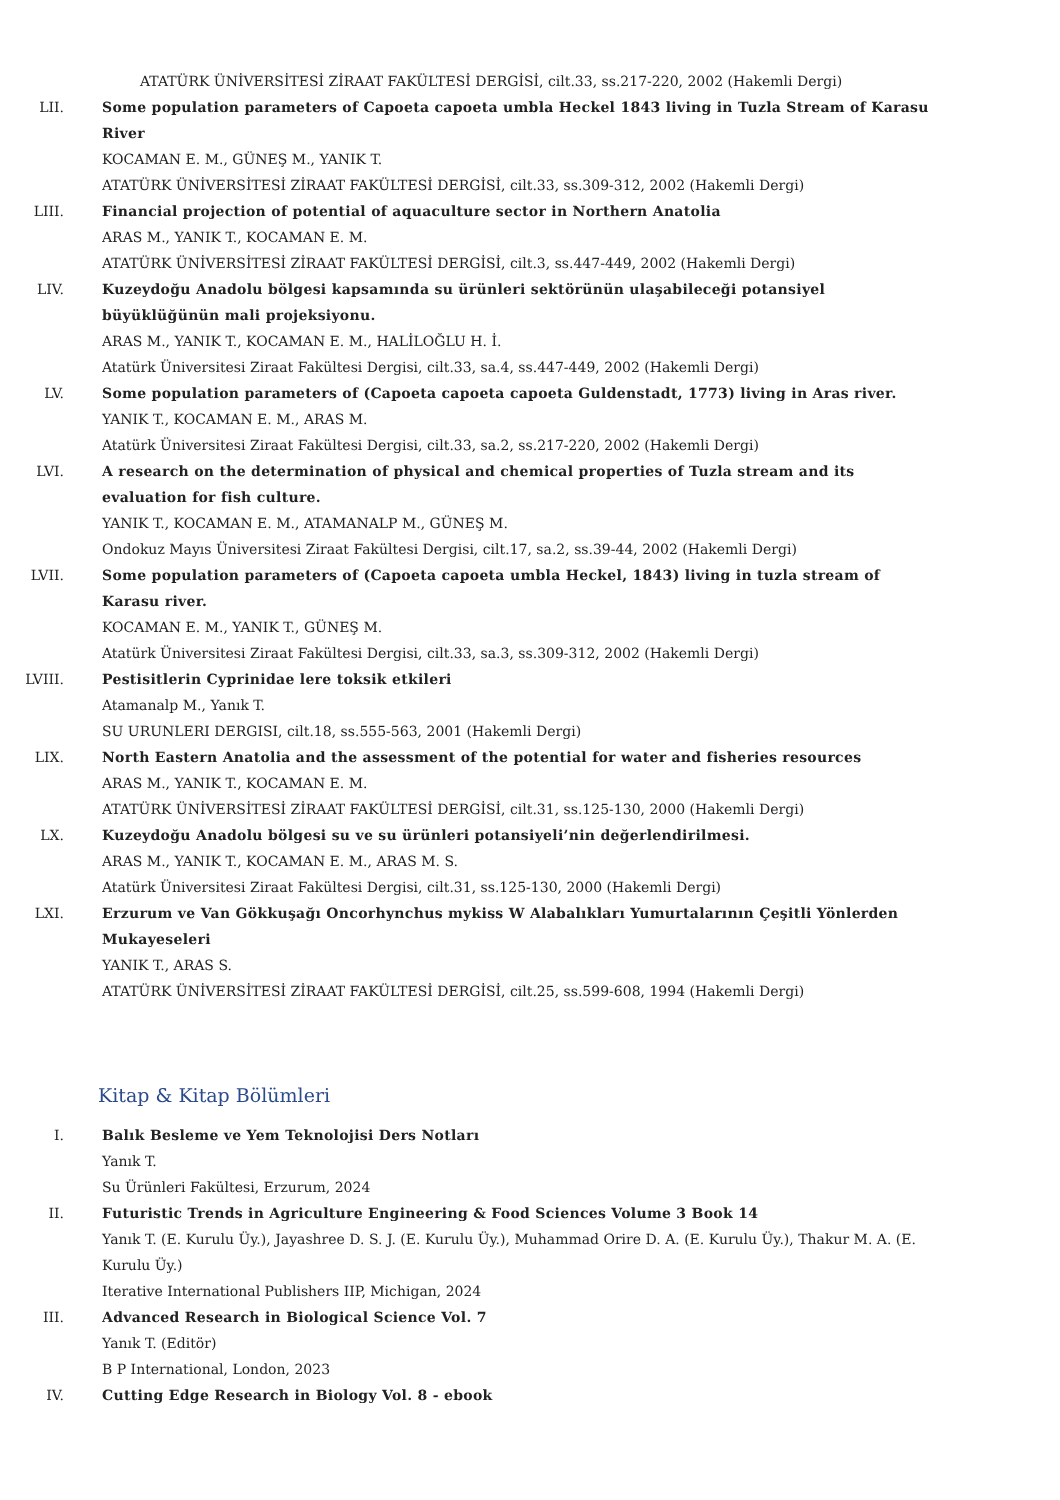ATATÜRK ÜNİVERSİTESİ ZİRAAT FAKÜLTESİ DERGİSİ, cilt.33, ss.217-220, 2002 (Hakemli Dergi)
LII. Some population parameters of Capoeta capoeta umbla Heckel 1843 living in Tuzla Stream of Karasu River
KOCAMAN E. M., GÜNEŞ M., YANIK T.
ATATÜRK ÜNİVERSİTESİ ZİRAAT FAKÜLTESİ DERGİSİ, cilt.33, ss.309-312, 2002 (Hakemli Dergi)
LIII. Financial projection of potential of aquaculture sector in Northern Anatolia
ARAS M., YANIK T., KOCAMAN E. M.
ATATÜRK ÜNİVERSİTESİ ZİRAAT FAKÜLTESİ DERGİSİ, cilt.3, ss.447-449, 2002 (Hakemli Dergi)
LIV. Kuzeydoğu Anadolu bölgesi kapsamında su ürünleri sektörünün ulaşabileceği potansiyel büyüklüğünün mali projeksiyonu.
ARAS M., YANIK T., KOCAMAN E. M., HALİLOĞLU H. İ.
Atatürk Üniversitesi Ziraat Fakültesi Dergisi, cilt.33, sa.4, ss.447-449, 2002 (Hakemli Dergi)
LV. Some population parameters of (Capoeta capoeta capoeta Guldenstadt, 1773) living in Aras river.
YANIK T., KOCAMAN E. M., ARAS M.
Atatürk Üniversitesi Ziraat Fakültesi Dergisi, cilt.33, sa.2, ss.217-220, 2002 (Hakemli Dergi)
LVI. A research on the determination of physical and chemical properties of Tuzla stream and its evaluation for fish culture.
YANIK T., KOCAMAN E. M., ATAMANALP M., GÜNEŞ M.
Ondokuz Mayıs Üniversitesi Ziraat Fakültesi Dergisi, cilt.17, sa.2, ss.39-44, 2002 (Hakemli Dergi)
LVII. Some population parameters of (Capoeta capoeta umbla Heckel, 1843) living in tuzla stream of Karasu river.
KOCAMAN E. M., YANIK T., GÜNEŞ M.
Atatürk Üniversitesi Ziraat Fakültesi Dergisi, cilt.33, sa.3, ss.309-312, 2002 (Hakemli Dergi)
LVIII. Pestisitlerin Cyprinidae lere toksik etkileri
Atamanalp M., Yanık T.
SU URUNLERI DERGISI, cilt.18, ss.555-563, 2001 (Hakemli Dergi)
LIX. North Eastern Anatolia and the assessment of the potential for water and fisheries resources
ARAS M., YANIK T., KOCAMAN E. M.
ATATÜRK ÜNİVERSİTESİ ZİRAAT FAKÜLTESİ DERGİSİ, cilt.31, ss.125-130, 2000 (Hakemli Dergi)
LX. Kuzeydoğu Anadolu bölgesi su ve su ürünleri potansiyeli’nin değerlendirilmesi.
ARAS M., YANIK T., KOCAMAN E. M., ARAS M. S.
Atatürk Üniversitesi Ziraat Fakültesi Dergisi, cilt.31, ss.125-130, 2000 (Hakemli Dergi)
LXI. Erzurum ve Van Gökkuşağı Oncorhynchus mykiss W Alabalıkları Yumurtalarının Çeşitli Yönlerden Mukayeseleri
YANIK T., ARAS S.
ATATÜRK ÜNİVERSİTESİ ZİRAAT FAKÜLTESİ DERGİSİ, cilt.25, ss.599-608, 1994 (Hakemli Dergi)
Kitap & Kitap Bölümleri
I. Balık Besleme ve Yem Teknolojisi Ders Notları
Yanık T.
Su Ürünleri Fakültesi, Erzurum, 2024
II. Futuristic Trends in Agriculture Engineering & Food Sciences Volume 3 Book 14
Yanık T. (E. Kurulu Üy.), Jayashree D. S. J. (E. Kurulu Üy.), Muhammad Orire D. A. (E. Kurulu Üy.), Thakur M. A. (E. Kurulu Üy.)
Iterative International Publishers IIP, Michigan, 2024
III. Advanced Research in Biological Science Vol. 7
Yanık T. (Editör)
B P International, London, 2023
IV. Cutting Edge Research in Biology Vol. 8 - ebook